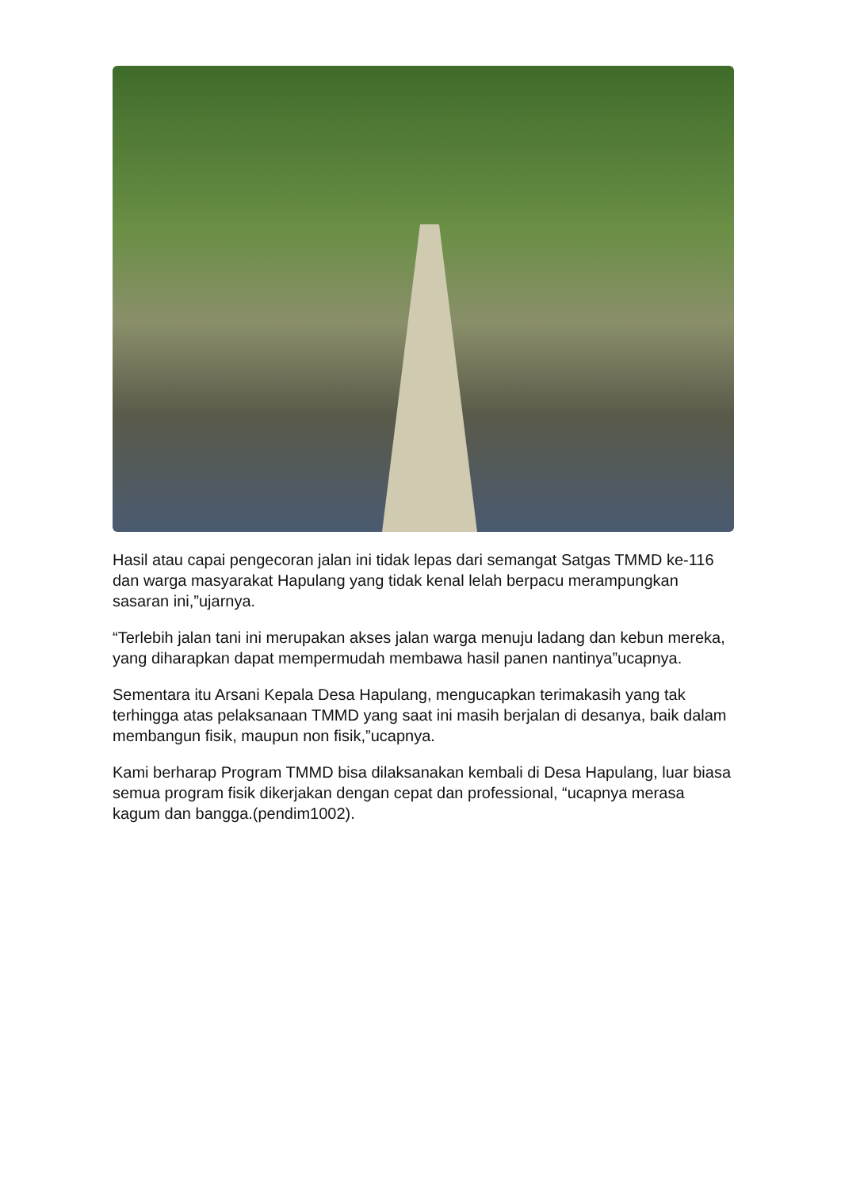Hasil atau capai pengecoran jalan ini tidak lepas dari semangat Satgas TMMD ke-116 dan warga masyarakat Hapulang yang tidak kenal lelah berpacu merampungkan sasaran ini,”ujarnya.
“Terlebih jalan tani ini merupakan akses jalan warga menuju ladang dan kebun mereka, yang diharapkan dapat mempermudah membawa hasil panen nantinya”ucapnya.
Sementara itu Arsani Kepala Desa Hapulang, mengucapkan terimakasih yang tak terhingga atas pelaksanaan TMMD yang saat ini masih berjalan di desanya, baik dalam membangun fisik, maupun non fisik,”ucapnya.
Kami berharap Program TMMD bisa dilaksanakan kembali di Desa Hapulang, luar biasa semua program fisik dikerjakan dengan cepat dan professional, “ucapnya merasa kagum dan bangga.(pendim1002).